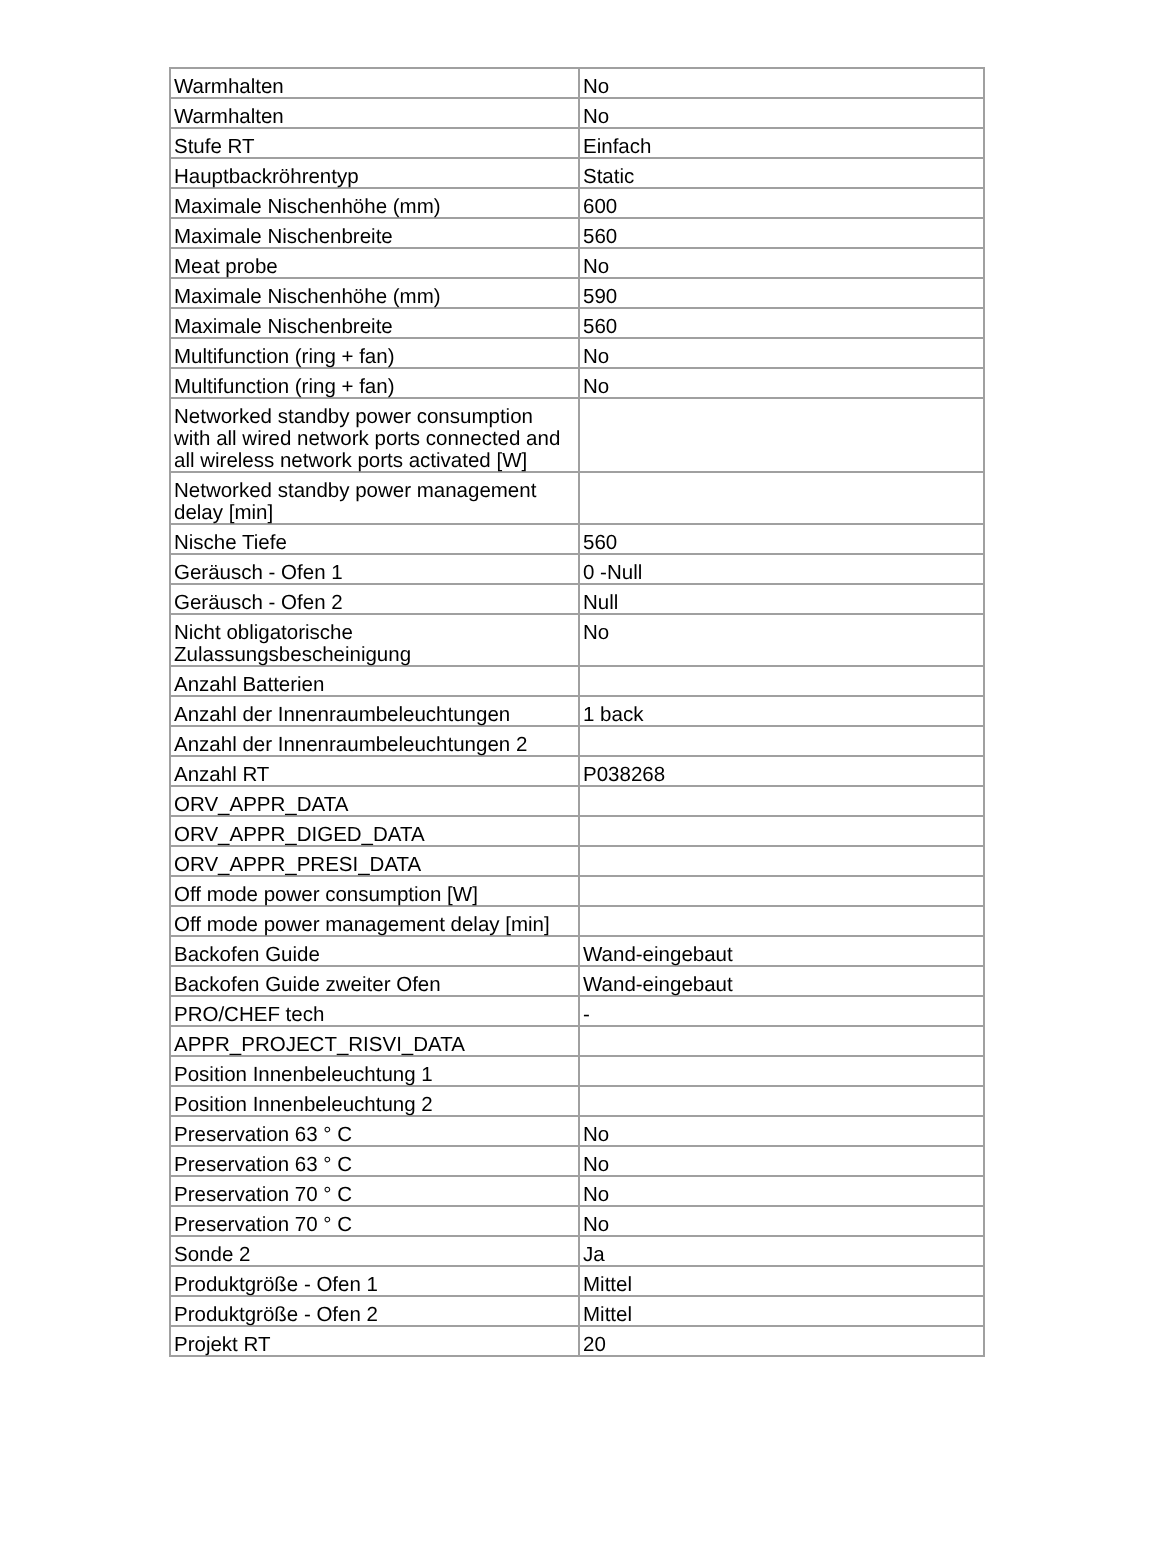| Warmhalten | No |
| Warmhalten | No |
| Stufe RT | Einfach |
| Hauptbackröhrentyp | Static |
| Maximale Nischenhöhe (mm) | 600 |
| Maximale Nischenbreite | 560 |
| Meat probe | No |
| Maximale Nischenhöhe (mm) | 590 |
| Maximale Nischenbreite | 560 |
| Multifunction (ring + fan) | No |
| Multifunction (ring + fan) | No |
| Networked standby power consumption with all wired network ports connected and all wireless network ports activated [W] | |
| Networked standby power management delay [min] | |
| Nische Tiefe | 560 |
| Geräusch - Ofen 1 | 0 -Null |
| Geräusch - Ofen 2 | Null |
| Nicht obligatorische Zulassungsbescheinigung | No |
| Anzahl Batterien | |
| Anzahl der Innenraumbeleuchtungen | 1 back |
| Anzahl der Innenraumbeleuchtungen 2 | |
| Anzahl RT | P038268 |
| ORV_APPR_DATA | |
| ORV_APPR_DIGED_DATA | |
| ORV_APPR_PRESI_DATA | |
| Off mode power consumption [W] | |
| Off mode power management delay [min] | |
| Backofen Guide | Wand-eingebaut |
| Backofen Guide zweiter Ofen | Wand-eingebaut |
| PRO/CHEF tech | - |
| APPR_PROJECT_RISVI_DATA | |
| Position Innenbeleuchtung 1 | |
| Position Innenbeleuchtung 2 | |
| Preservation 63 ° C | No |
| Preservation 63 ° C | No |
| Preservation 70 ° C | No |
| Preservation 70 ° C | No |
| Sonde 2 | Ja |
| Produktgröße - Ofen 1 | Mittel |
| Produktgröße - Ofen 2 | Mittel |
| Projekt RT | 20 |